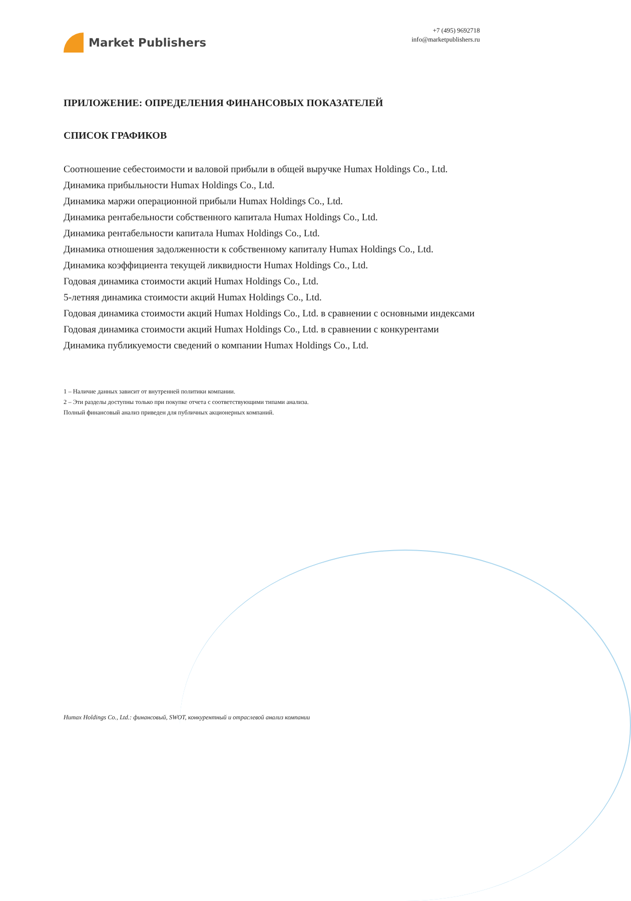Market Publishers
+7 (495) 9692718
info@marketpublishers.ru
ПРИЛОЖЕНИЕ: ОПРЕДЕЛЕНИЯ ФИНАНСОВЫХ ПОКАЗАТЕЛЕЙ
СПИСОК ГРАФИКОВ
Соотношение себестоимости и валовой прибыли в общей выручке Humax Holdings Co., Ltd.
Динамика прибыльности Humax Holdings Co., Ltd.
Динамика маржи операционной прибыли Humax Holdings Co., Ltd.
Динамика рентабельности собственного капитала Humax Holdings Co., Ltd.
Динамика рентабельности капитала Humax Holdings Co., Ltd.
Динамика отношения задолженности к собственному капиталу Humax Holdings Co., Ltd.
Динамика коэффициента текущей ликвидности Humax Holdings Co., Ltd.
Годовая динамика стоимости акций Humax Holdings Co., Ltd.
5-летняя динамика стоимости акций Humax Holdings Co., Ltd.
Годовая динамика стоимости акций Humax Holdings Co., Ltd. в сравнении с основными индексами
Годовая динамика стоимости акций Humax Holdings Co., Ltd. в сравнении с конкурентами
Динамика публикуемости сведений о компании Humax Holdings Co., Ltd.
1 – Наличие данных зависит от внутренней политики компании.
2 – Эти разделы доступны только при покупке отчета с соответствующими типами анализа.
Полный финансовый анализ приведен для публичных акционерных компаний.
Humax Holdings Co., Ltd.: финансовый, SWOT, конкурентный и отраслевой анализ компании